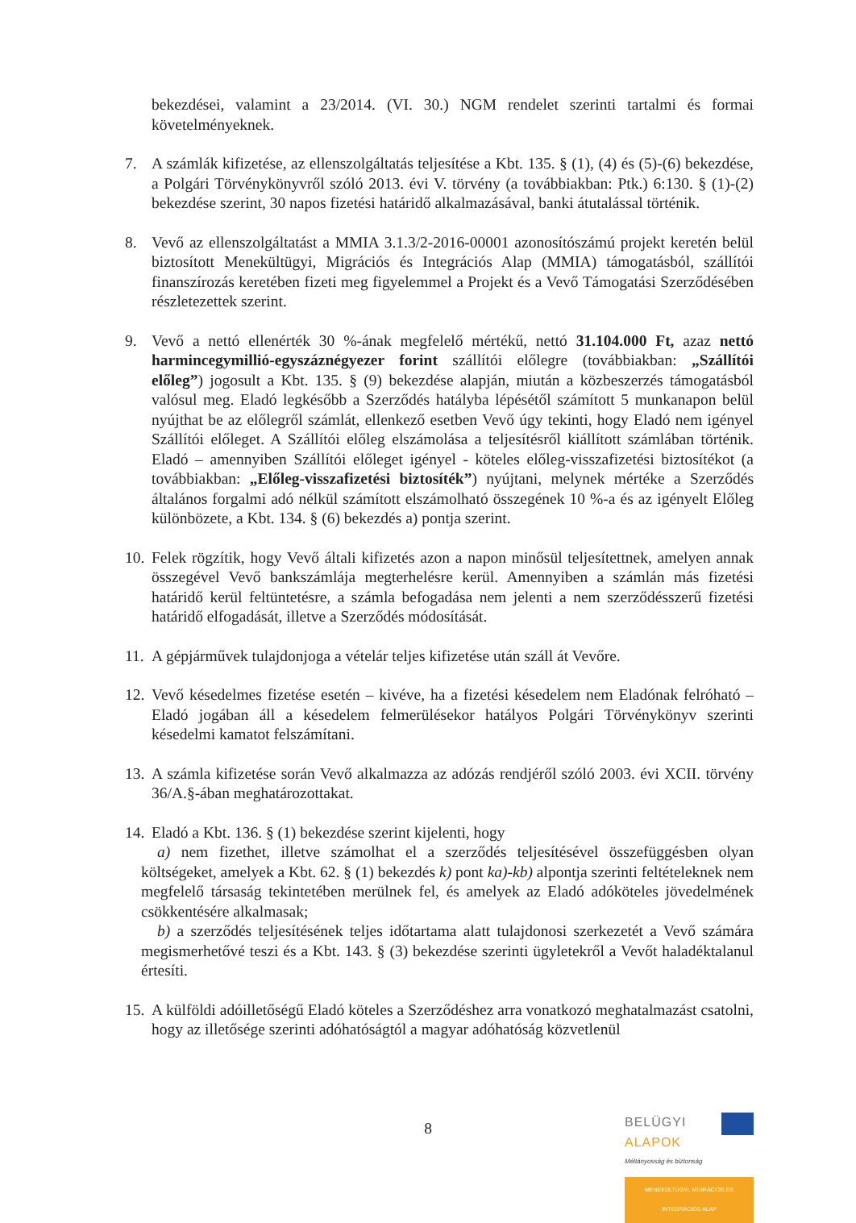bekezdései, valamint a 23/2014. (VI. 30.) NGM rendelet szerinti tartalmi és formai követelményeknek.
7. A számlák kifizetése, az ellenszolgáltatás teljesítése a Kbt. 135. § (1), (4) és (5)-(6) bekezdése, a Polgári Törvénykönyvről szóló 2013. évi V. törvény (a továbbiakban: Ptk.) 6:130. § (1)-(2) bekezdése szerint, 30 napos fizetési határidő alkalmazásával, banki átutalással történik.
8. Vevő az ellenszolgáltatást a MMIA 3.1.3/2-2016-00001 azonosítószámú projekt keretén belül biztosított Menekültügyi, Migrációs és Integrációs Alap (MMIA) támogatásból, szállítói finanszírozás keretében fizeti meg figyelemmel a Projekt és a Vevő Támogatási Szerződésében részletezettek szerint.
9. Vevő a nettó ellenérték 30 %-ának megfelelő mértékű, nettó 31.104.000 Ft, azaz nettó harmincegymillió-egyszáznégyezer forint szállítói előlegre (továbbiakban: „Szállítói előleg”) jogosult a Kbt. 135. § (9) bekezdése alapján, miután a közbeszerzés támogatásból valósul meg. Eladó legkésőbb a Szerződés hatályba lépésétől számított 5 munkanapon belül nyújthat be az előlegről számlát, ellenkező esetben Vevő úgy tekinti, hogy Eladó nem igényel Szállítói előleget. A Szállítói előleg elszámolása a teljesítésről kiállított számlában történik. Eladó – amennyiben Szállítói előleget igényel - köteles előleg-visszafizetési biztosítékot (a továbbiakban: „Előleg-visszafizetési biztosíték”) nyújtani, melynek mértéke a Szerződés általános forgalmi adó nélkül számított elszámolható összegének 10 %-a és az igényelt Előleg különbözete, a Kbt. 134. § (6) bekezdés a) pontja szerint.
10.
Felek rögzítik, hogy Vevő általi kifizetés azon a napon minősül teljesítettnek, amelyen annak összegével Vevő bankszámlája megterhelésre kerül. Amennyiben a számlán más fizetési határidő kerül feltüntetésre, a számla befogadása nem jelenti a nem szerződésszerű fizetési határidő elfogadását, illetve a Szerződés módosítását.
11.
A gépjárművek tulajdonjoga a vételár teljes kifizetése után száll át Vevőre.
12.
Vevő késedelmes fizetése esetén – kivéve, ha a fizetési késedelem nem Eladónak felróható – Eladó jogában áll a késedelem felmerülésekor hatályos Polgári Törvénykönyv szerinti késedelmi kamatot felszámítani.
13.
A számla kifizetése során Vevő alkalmazza az adózás rendjéről szóló 2003. évi XCII. törvény 36/A.§-ában meghatározottakat.
14.
Eladó a Kbt. 136. § (1) bekezdése szerint kijelenti, hogy
a) nem fizethet, illetve számolhat el a szerződés teljesítésével összefüggésben olyan költségeket, amelyek a Kbt. 62. § (1) bekezdés k) pont ka)-kb) alpontja szerinti feltételeknek nem megfelelő társaság tekintetében merülnek fel, és amelyek az Eladó adóköteles jövedelmének csökkentésére alkalmasak;
b) a szerződés teljesítésének teljes időtartama alatt tulajdonosi szerkezetét a Vevő számára megismerhetővé teszi és a Kbt. 143. § (3) bekezdése szerinti ügyletekről a Vevőt haladéktalanul értesíti.
15.
A külföldi adóilletőségű Eladó köteles a Szerződéshez arra vonatkozó meghatalmazást csatolni, hogy az illetősége szerinti adóhatóságtól a magyar adóhatóság közvetlenül
8
BELÜGYI
ALAPOK
Méltányosság és biztonság
MENEKÜLTÜGYI, MIGRÁCIÓS ÉS INTEGRÁCIÓS ALAP